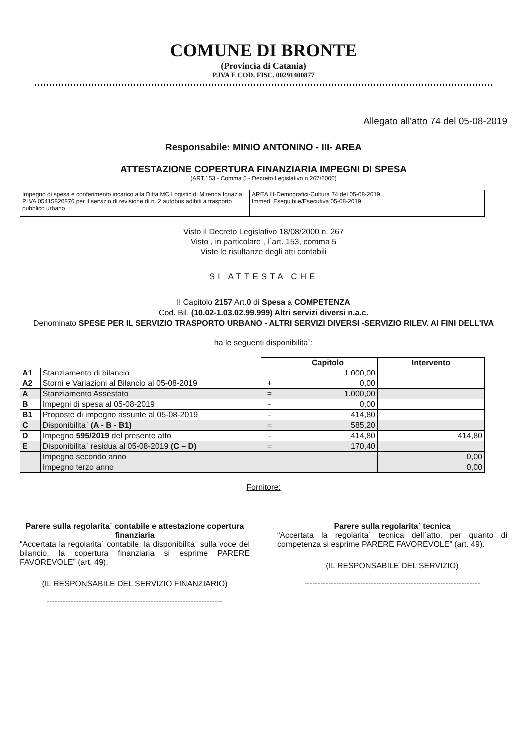COMUNE DI BRONTE
(Provincia di Catania)
P.IVA E COD. FISC. 00291400877
Allegato all'atto 74 del 05-08-2019
Responsabile: MINIO ANTONINO - III- AREA
ATTESTAZIONE COPERTURA FINANZIARIA IMPEGNI DI SPESA
(ART.153 - Comma 5 - Decreto Legislativo n.267/2000)
| Impegno di spesa e conferimento incarico alla Ditta MC Logistic di Mirenda Ignazia P.IVA 05415820876 per il servizio di revisione di n. 2 autobus adibiti a trasporto pubblico urbano | AREA III-Demografici-Cultura 74 del 05-08-2019 Immed. Eseguibile/Esecutiva 05-08-2019 |
Visto il Decreto Legislativo 18/08/2000 n. 267
Visto , in particolare , l`art. 153, comma 5
Viste le risultanze degli atti contabili
SI ATTESTA CHE
Il Capitolo 2157 Art.0 di Spesa a COMPETENZA
Cod. Bil. (10.02-1.03.02.99.999) Altri servizi diversi n.a.c.
Denominato SPESE PER IL SERVIZIO TRASPORTO URBANO - ALTRI SERVIZI DIVERSI -SERVIZIO RILEV. AI FINI DELL'IVA
ha le seguenti disponibilita`:
| | | | Capitolo | Intervento |
| --- | --- | --- | --- | --- |
| A1 | Stanziamento di bilancio | | 1.000,00 | |
| A2 | Storni e Variazioni al Bilancio al 05-08-2019 | + | 0,00 | |
| A | Stanziamento Assestato | = | 1.000,00 | |
| B | Impegni di spesa al 05-08-2019 | - | 0,00 | |
| B1 | Proposte di impegno assunte al 05-08-2019 | - | 414,80 | |
| C | Disponibilita` (A - B - B1) | = | 585,20 | |
| D | Impegno 595/2019 del presente atto | - | 414,80 | 414,80 |
| E | Disponibilita` residua al 05-08-2019 (C – D) | = | 170,40 | |
| | Impegno secondo anno | | | 0,00 |
| | Impegno terzo anno | | | 0,00 |
Fornitore:
Parere sulla regolarita` contabile e attestazione copertura finanziaria
“Accertata la regolarita` contabile, la disponibilita` sulla voce del bilancio, la copertura finanziaria si esprime PARERE FAVOREVOLE” (art. 49).
(IL RESPONSABILE DEL SERVIZIO FINANZIARIO)
------------------------------------------------------------------
Parere sulla regolarita` tecnica
“Accertata la regolarita` tecnica dell`atto, per quanto di competenza si esprime PARERE FAVOREVOLE” (art. 49).
(IL RESPONSABILE DEL SERVIZIO)
------------------------------------------------------------------